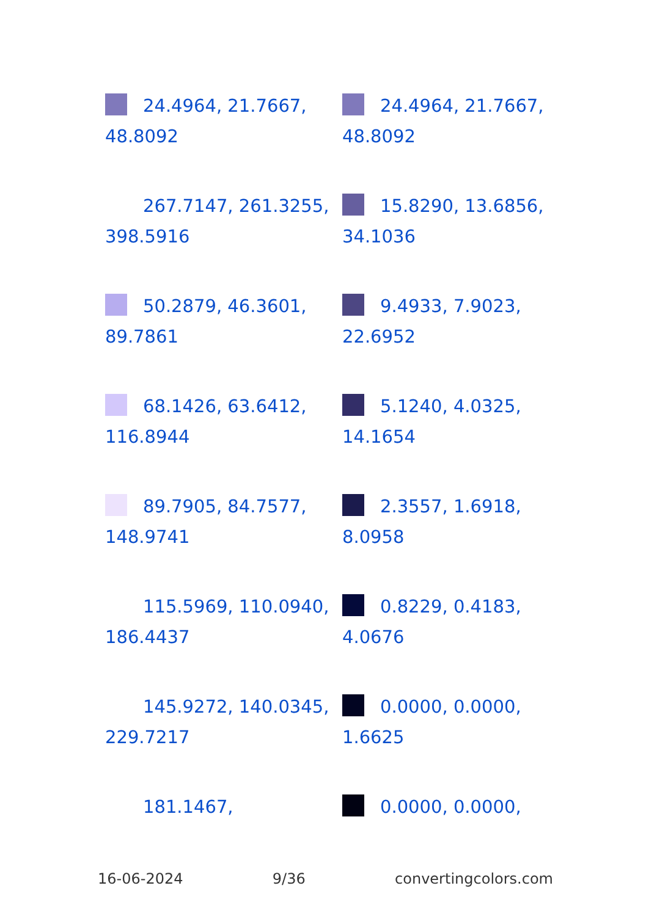24.4964, 21.7667, 48.8092
24.4964, 21.7667, 48.8092
267.7147, 261.3255, 398.5916
15.8290, 13.6856, 34.1036
50.2879, 46.3601, 89.7861
9.4933, 7.9023, 22.6952
68.1426, 63.6412, 116.8944
5.1240, 4.0325, 14.1654
89.7905, 84.7577, 148.9741
2.3557, 1.6918, 8.0958
115.5969, 110.0940, 186.4437
0.8229, 0.4183, 4.0676
145.9272, 140.0345, 229.7217
0.0000, 0.0000, 1.6625
181.1467,
0.0000, 0.0000,
16-06-2024 9/36 convertingcolors.com